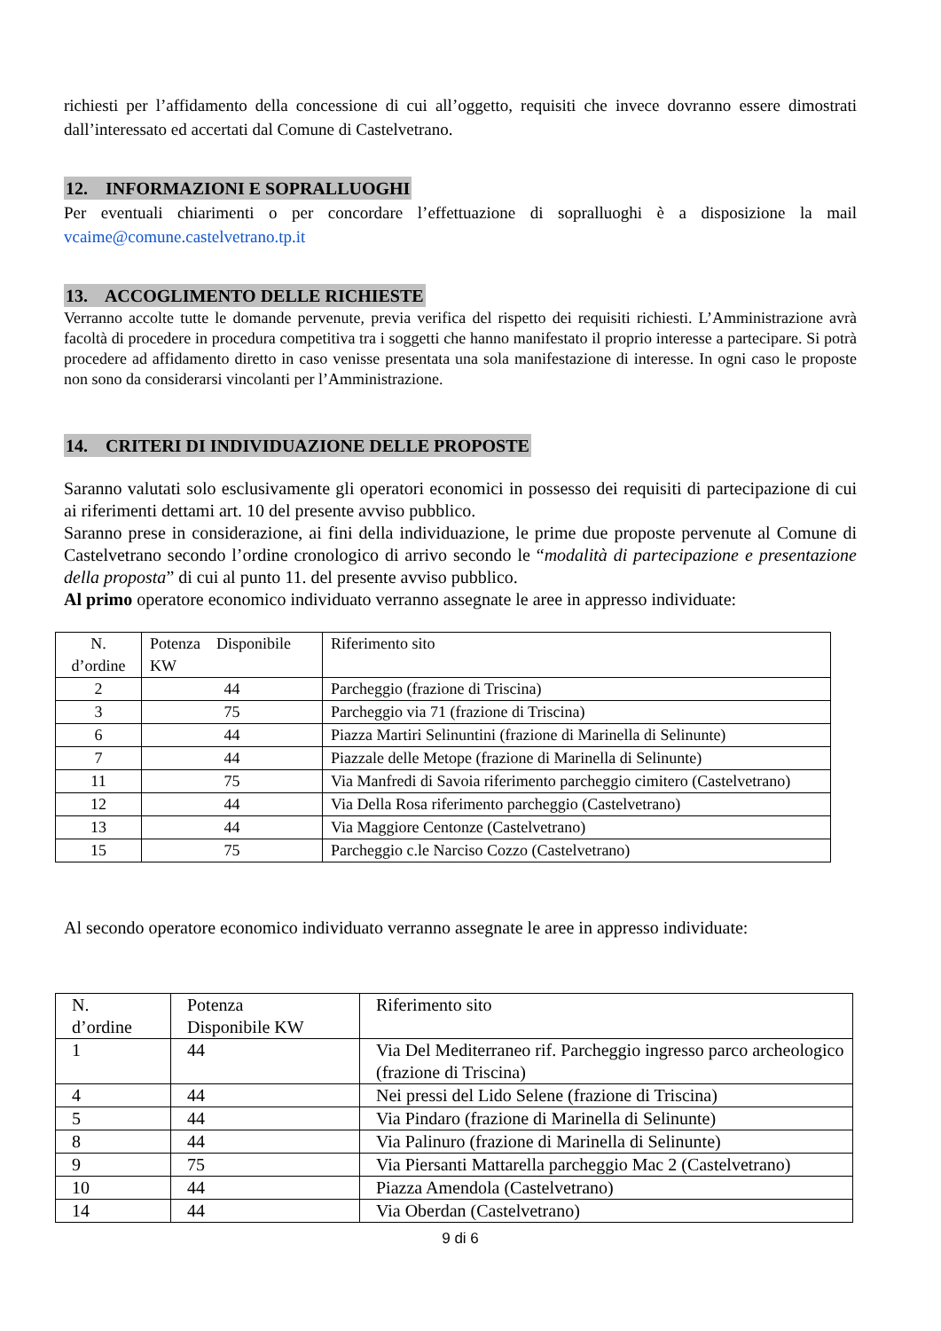richiesti per l’affidamento della concessione di cui all’oggetto, requisiti che invece dovranno essere dimostrati dall’interessato ed accertati dal Comune di Castelvetrano.
12. INFORMAZIONI E SOPRALLUOGHI
Per eventuali chiarimenti o per concordare l’effettuazione di sopralluoghi è a disposizione la mail vcaime@comune.castelvetrano.tp.it
13. ACCOGLIMENTO DELLE RICHIESTE
Verranno accolte tutte le domande pervenute, previa verifica del rispetto dei requisiti richiesti. L’Amministrazione avrà facoltà di procedere in procedura competitiva tra i soggetti che hanno manifestato il proprio interesse a partecipare. Si potrà procedere ad affidamento diretto in caso venisse presentata una sola manifestazione di interesse. In ogni caso le proposte non sono da considerarsi vincolanti per l’Amministrazione.
14. CRITERI DI INDIVIDUAZIONE DELLE PROPOSTE
Saranno valutati solo esclusivamente gli operatori economici in possesso dei requisiti di partecipazione di cui ai riferimenti dettami art. 10 del presente avviso pubblico.
Saranno prese in considerazione, ai fini della individuazione, le prime due proposte pervenute al Comune di Castelvetrano secondo l’ordine cronologico di arrivo secondo le “modalità di partecipazione e presentazione della proposta” di cui al punto 11. del presente avviso pubblico.
Al primo operatore economico individuato verranno assegnate le aree in appresso individuate:
| N. d’ordine | Potenza Disponibile KW | Riferimento sito |
| 2 | 44 | Parcheggio (frazione di Triscina) |
| 3 | 75 | Parcheggio via 71 (frazione di Triscina) |
| 6 | 44 | Piazza Martiri Selinuntini (frazione di Marinella di Selinunte) |
| 7 | 44 | Piazzale delle Metope (frazione di Marinella di Selinunte) |
| 11 | 75 | Via Manfredi di Savoia riferimento parcheggio cimitero (Castelvetrano) |
| 12 | 44 | Via Della Rosa riferimento parcheggio (Castelvetrano) |
| 13 | 44 | Via Maggiore Centonze (Castelvetrano) |
| 15 | 75 | Parcheggio c.le Narciso Cozzo (Castelvetrano) |
Al secondo operatore economico individuato verranno assegnate le aree in appresso individuate:
| N. d’ordine | Potenza Disponibile KW | Riferimento sito |
| 1 | 44 | Via Del Mediterraneo rif. Parcheggio ingresso parco archeologico (frazione di Triscina) |
| 4 | 44 | Nei pressi del Lido Selene (frazione di Triscina) |
| 5 | 44 | Via Pindaro (frazione di Marinella di Selinunte) |
| 8 | 44 | Via Palinuro (frazione di Marinella di Selinunte) |
| 9 | 75 | Via Piersanti Mattarella parcheggio Mac 2 (Castelvetrano) |
| 10 | 44 | Piazza Amendola (Castelvetrano) |
| 14 | 44 | Via Oberdan (Castelvetrano) |
9 di 6